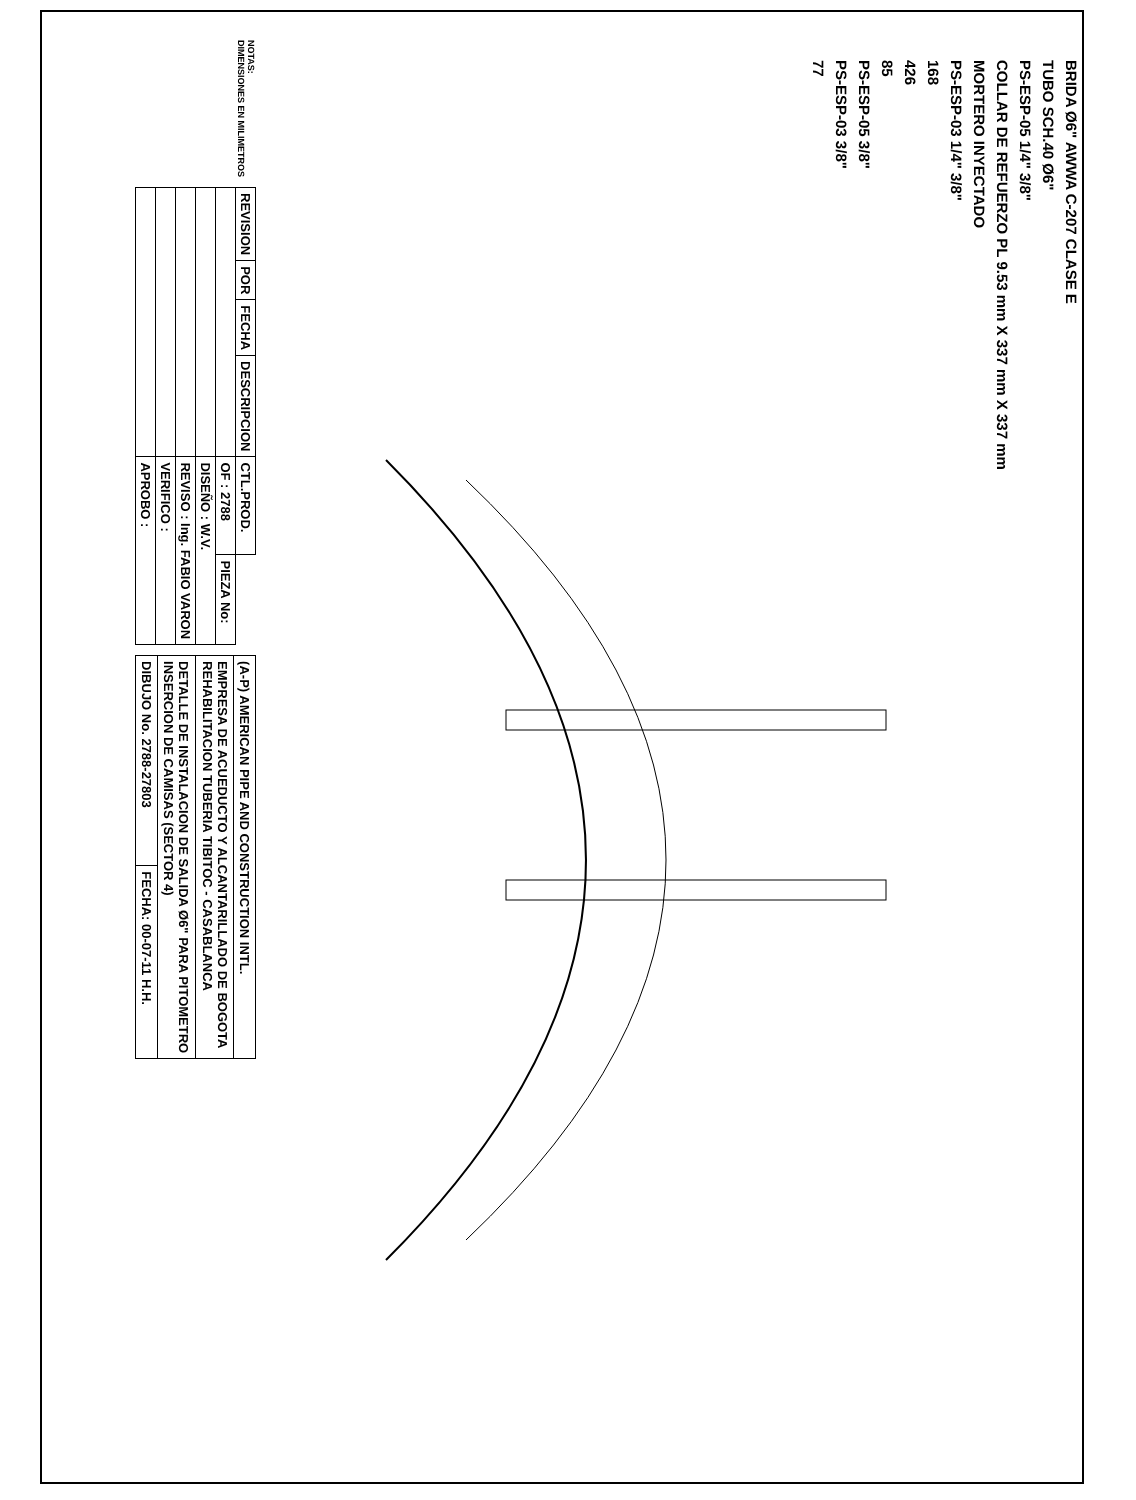BRIDA Ø6" AWWA C-207 CLASE E
TUBO SCH.40 Ø6"
PS-ESP-05 1/4" 3/8"
COLLAR DE REFUERZO PL 9.53 mm X 337 mm X 337 mm
MORTERO INYECTADO
PS-ESP-03 1/4" 3/8"
168
426
85
PS-ESP-05 3/8"
PS-ESP-03 3/8"
77
NOTAS:
DIMENSIONES EN MILIMETROS
| REVISION | POR | FECHA | DESCRIPCION | CTL.PROD. | |
| | | | | OF : 2788 | PIEZA No: |
| | | | | DISEÑO : W.V. | |
| | | | | REVISO : Ing. FABIO VARON | |
| | | | | VERIFICO : | |
| | | | | APROBO : | |
| (A-P) AMERICAN PIPE AND CONSTRUCTION INTL. | |
| EMPRESA DE ACUEDUCTO Y ALCANTARILLADO DE BOGOTA REHABILITACION TUBERIA TIBITOC - CASABLANCA | |
| DETALLE DE INSTALACION DE SALIDA Ø6" PARA PITOMETRO INSERCION DE CAMISAS (SECTOR 4) | |
| DIBUJO No. 2788-27803 | FECHA: 00-07-11 H.H. |